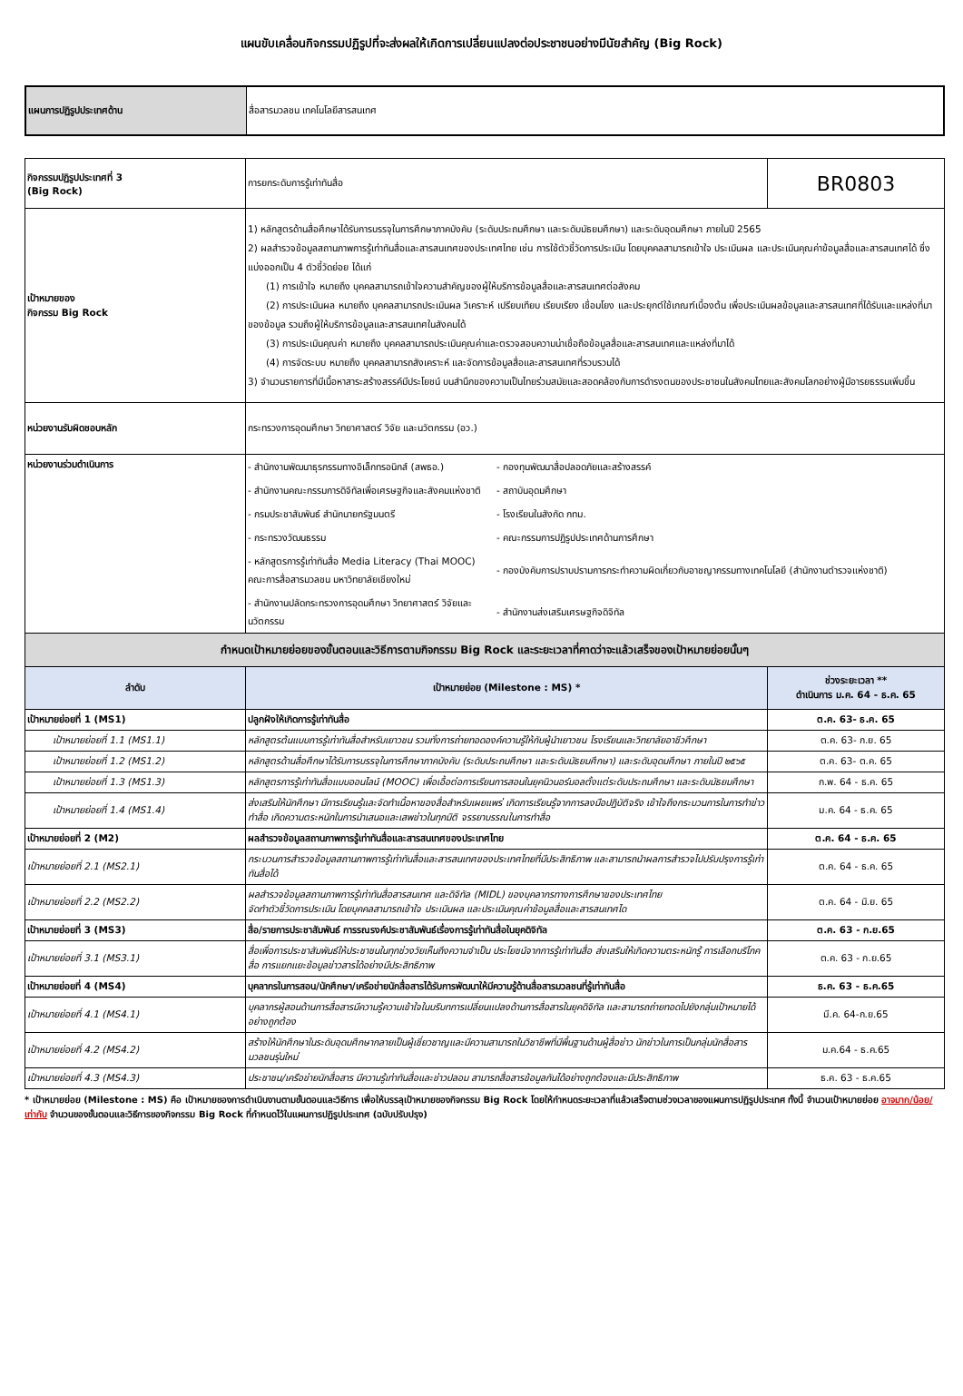แผนขับเคลื่อนกิจกรรมปฏิรูปที่จะส่งผลให้เกิดการเปลี่ยนแปลงต่อประชาชนอย่างมีนัยสำคัญ (Big Rock)
| แผนการปฏิรูปประเทศด้าน | สื่อสารมวลชน เทคโนโลยีสารสนเทศ |
| กิจกรรมปฏิรูปประเทศที่ 3 (Big Rock) | การยกระดับการรู้เท่าทันสื่อ | BR0803 |
| เป้าหมายของ กิจกรรม Big Rock | 1) หลักสูตรด้านสื่อศึกษาได้รับการบรรจุในการศึกษาภาคบังคับ (ระดับประถมศึกษา และระดับมัธยมศึกษา) และระดับอุดมศึกษา ภายในปี 2565 2) ผลสำรวจข้อมูลสถานภาพการรู้เท่าทันสื่อและสารสนเทศของประเทศไทย เช่น การใช้ตัวชี้วัดการประเมิน โดยบุคคลสามารถเข้าใจ ประเมินผล และประเมินคุณค่าข้อมูลสื่อและสารสนเทศได้ ซึ่งแบ่งออกเป็น 4 ตัวชี้วัดย่อย ได้แก่ (1) การเข้าใจ หมายถึง บุคคลสามารถเข้าใจความสำคัญของผู้ให้บริการข้อมูลสื่อและสารสนเทศต่อสังคม (2) การประเมินผล หมายถึง บุคคลสามารถประเมินผล วิเคราะห์ เปรียบเทียบ เรียบเรียง เชื่อมโยง และประยุกต์ใช้เกณฑ์เบื้องต้น เพื่อประเมินผลข้อมูลและสารสนเทศที่ได้รับและแหล่งที่มาของข้อมูล รวมถึงผู้ให้บริการข้อมูลและสารสนเทศในสังคมได้ (3) การประเมินคุณค่า หมายถึง บุคคลสามารถประเมินคุณค่าและตรวจสอบความน่าเชื่อถือข้อมูลสื่อและสารสนเทศและแหล่งที่มาได้ (4) การจัดระบบ หมายถึง บุคคลสามารถสังเคราะห์ และจัดการข้อมูลสื่อและสารสนเทศที่รวบรวมได้ 3) จำนวนรายการที่มีเนื้อหาสาระสร้างสรรค์มีประโยชน์ บนสำนึกของความเป็นไทยร่วมสมัยและสอดคล้องกับการดำรงตนของประชาชนในสังคมไทยและสังคมโลกอย่างผู้มีอารยธรรมเพิ่มขึ้น | |
| หน่วยงานรับผิดชอบหลัก | กระทรวงการอุดมศึกษา วิทยาศาสตร์ วิจัย และนวัตกรรม (อว.) | |
| หน่วยงานร่วมดำเนินการ | / - สำนักงานพัฒนาธุรกรรมทางอิเล็กทรอนิกส์ (สพธอ.) / - กองทุนพัฒนาสื่อปลอดภัยและสร้างสรรค์ / / - สำนักงานคณะกรรมการดิจิทัลเพื่อเศรษฐกิจและสังคมแห่งชาติ / - สถาบันอุดมศึกษา / / - กรมประชาสัมพันธ์ สำนักนายกรัฐมนตรี / - โรงเรียนในสังกัด กทม. / / - กระทรวงวัฒนธรรม / - คณะกรรมการปฏิรูปประเทศด้านการศึกษา / / - หลักสูตรการรู้เท่าทันสื่อ Media Literacy (Thai MOOC) คณะการสื่อสารมวลชน มหาวิทยาลัยเชียงใหม่ / - กองบังคับการปราบปรามการกระทำความผิดเกี่ยวกับอาชญากรรมทางเทคโนโลยี (สำนักงานตำรวจแห่งชาติ) / / - สำนักงานปลัดกระทรวงการอุดมศึกษา วิทยาศาสตร์ วิจัยและนวัตกรรม / - สำนักงานส่งเสริมเศรษฐกิจดิจิทัล / | |
| กำหนดเป้าหมายย่อยของขั้นตอนและวิธีการตามกิจกรรม Big Rock และระยะเวลาที่คาดว่าจะแล้วเสร็จของเป้าหมายย่อยนั้นๆ | | |
| ลำดับ | เป้าหมายย่อย (Milestone : MS) * | ช่วงระยะเวลา ** ดำเนินการ ม.ค. 64 - ธ.ค. 65 |
| เป้าหมายย่อยที่ 1 (MS1) | ปลูกฝังให้เกิดการรู้เท่าทันสื่อ | ต.ค. 63- ธ.ค. 65 |
| เป้าหมายย่อยที่ 1.1 (MS1.1) | หลักสูตรต้นแบบการรู้เท่าทันสื่อสำหรับเยาวชน รวมทั้งการถ่ายทอดองค์ความรู้ให้กับผู้นำเยาวชน โรงเรียนและวิทยาลัยอาชีวศึกษา | ต.ค. 63- ก.ย. 65 |
| เป้าหมายย่อยที่ 1.2 (MS1.2) | หลักสูตรด้านสื่อศึกษาได้รับการบรรจุในการศึกษาภาคบังคับ (ระดับประถมศึกษา และระดับมัธยมศึกษา) และระดับอุดมศึกษา ภายในปี ๒๕๖๕ | ต.ค. 63- ต.ค. 65 |
| เป้าหมายย่อยที่ 1.3 (MS1.3) | หลักสูตรการรู้เท่าทันสื่อแบบออนไลน์ (MOOC) เพื่อเอื้อต่อการเรียนการสอนในยุคนิวนอร์มอลตั้งแต่ระดับประถมศึกษา และระดับมัธยมศึกษา | ก.พ. 64 - ธ.ค. 65 |
| เป้าหมายย่อยที่ 1.4 (MS1.4) | ส่งเสริมให้นักศึกษา มีการเรียนรู้และจัดทำเนื้อหาของสื่อสำหรับเผยแพร่ เกิดการเรียนรู้จากการลงมือปฏิบัติจริง เข้าใจถึงกระบวนการในการทำข่าว ทำสื่อ เกิดความตระหนักในการนำเสนอและเสพข่าวในทุกมิติ จรรยาบรรณในการทำสื่อ | ม.ค. 64 - ธ.ค. 65 |
| เป้าหมายย่อยที่ 2 (M2) | ผลสำรวจข้อมูลสถานภาพการรู้เท่าทันสื่อและสารสนเทศของประเทศไทย | ต.ค. 64 - ธ.ค. 65 |
| เป้าหมายย่อยที่ 2.1 (MS2.1) | กระบวนการสำรวจข้อมูลสถานภาพการรู้เท่าทันสื่อและสารสนเทศของประเทศไทยที่มีประสิทธิภาพ และสามารถนำผลการสำรวจไปปรับปรุงการรู้เท่าทันสื่อได้ | ต.ค. 64 - ธ.ค. 65 |
| เป้าหมายย่อยที่ 2.2 (MS2.2) | ผลสำรวจข้อมูลสถานภาพการรู้เท่าทันสื่อสารสนเทศ และดิจิทัล (MIDL) ของบุคลากรทางการศึกษาของประเทศไทย จัดทำตัวชี้วัดการประเมิน โดยบุคคลสามารถเข้าใจ ประเมินผล และประเมินคุณค่าข้อมูลสื่อและสารสนเทศได | ต.ค. 64 - มิ.ย. 65 |
| เป้าหมายย่อยที่ 3 (MS3) | สื่อ/รายการประชาสัมพันธ์ การรณรงค์ประชาสัมพันธ์เรื่องการรู้เท่าทันสื่อในยุคดิจิทัล | ต.ค. 63 - ก.ย.65 |
| เป้าหมายย่อยที่ 3.1 (MS3.1) | สื่อเพื่อการประชาสัมพันธ์ให้ประชาชนในทุกช่วงวัยเห็นถึงความจำเป็น ประโยชน์จากการรู้เท่าทันสื่อ ส่งเสริมให้เกิดความตระหนักรู้ การเลือกบริโภคสื่อ การแยกแยะข้อมูลข่าวสารได้อย่างมีประสิทธิภาพ | ต.ค. 63 - ก.ย.65 |
| เป้าหมายย่อยที่ 4 (MS4) | บุคลากรในการสอน/นักศึกษา/เครือข่ายนักสื่อสารได้รับการพัฒนาให้มีความรู้ด้านสื่อสารมวลชนที่รู้เท่าทันสื่อ | ธ.ค. 63 - ธ.ค.65 |
| เป้าหมายย่อยที่ 4.1 (MS4.1) | บุคลากรผู้สอนด้านการสื่อสารมีความรู้ความเข้าใจในบริบทการเปลี่ยนแปลงด้านการสื่อสารในยุคดิจิทัล และสามารถถ่ายทอดไปยังกลุ่มเป้าหมายได้อย่างถูกต้อง | มี.ค. 64-ก.ย.65 |
| เป้าหมายย่อยที่ 4.2 (MS4.2) | สร้างให้นักศึกษาในระดับอุดมศึกษากลายเป็นผู้เชี่ยวชาญและมีความสามารถในวิชาชีพที่มีพื้นฐานด้านผู้สื่อข่าว นักข่าวในการเป็นกลุ่มนักสื่อสารมวลชนรุ่นใหม่ | ม.ค.64 - ธ.ค.65 |
| เป้าหมายย่อยที่ 4.3 (MS4.3) | ประชาชน/เครือข่ายนักสื่อสาร มีความรู้เท่าทันสื่อและข่าวปลอม สามารถสื่อสารข้อมูลกันได้อย่างถูกต้องและมีประสิทธิภาพ | ธ.ค. 63 - ธ.ค.65 |
* เป้าหมายย่อย (Milestone : MS) คือ เป้าหมายของการดำเนินงานตามขั้นตอนและวิธีการ เพื่อให้บรรลุเป้าหมายของกิจกรรม Big Rock โดยให้กำหนดระยะเวลาที่แล้วเสร็จตามช่วงเวลาของแผนการปฏิรูปประเทศ ทั้งนี้ จำนวนเป้าหมายย่อย อาจมาก/น้อย/เท่ากับ จำนวนของขั้นตอนและวิธีการของกิจกรรม Big Rock ที่กำหนดไว้ในแผนการปฏิรูปประเทศ (ฉบับปรับปรุง)